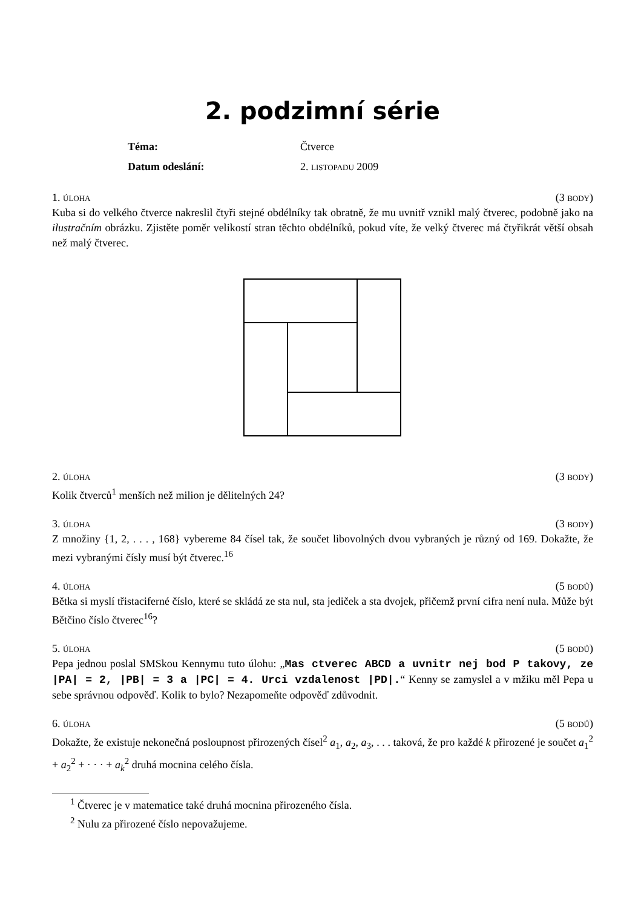2. podzimní série
| Téma: | Čtverce |
| Datum odeslání: | 2. listopadu 2009 |
1. úloha (3 body)
Kuba si do velkého čtverce nakreslil čtyři stejné obdélníky tak obratně, že mu uvnitř vznikl malý čtverec, podobně jako na ilustračním obrázku. Zjistěte poměr velikostí stran těchto obdélníků, pokud víte, že velký čtverec má čtyřikrát větší obsah než malý čtverec.
2. úloha (3 body)
Kolik čtverců<sup>1</sup> menších než milion je dělitelných 24?
3. úloha (3 body)
Z množiny {1, 2, . . . , 168} vybereme 84 čísel tak, že součet libovolných dvou vybraných je různý od 169. Dokažte, že mezi vybranými čísly musí být čtverec.<sup>16</sup>
4. úloha (5 bodů)
Bětka si myslí třistaciferné číslo, které se skládá ze sta nul, sta jediček a sta dvojek, přičemž první cifra není nula. Může být Bětčino číslo čtverec<sup>16</sup>?
5. úloha (5 bodů)
Pepa jednou poslal SMSkou Kennymu tuto úlohu: „Mas ctverec ABCD a uvnitr nej bod P takovy, ze |PA| = 2, |PB| = 3 a |PC| = 4. Urci vzdalenost |PD|.“ Kenny se zamyslel a v mžiku měl Pepa u sebe správnou odpověď. Kolik to bylo? Nezapomeňte odpověď zdůvodnit.
6. úloha (5 bodů)
Dokažte, že existuje nekonečná posloupnost přirozených čísel<sup>2</sup> a<sub>1</sub>, a<sub>2</sub>, a<sub>3</sub>, . . . taková, že pro každé k přirozené je součet a<sub>1</sub><sup>2</sup> + a<sub>2</sub><sup>2</sup> + · · · + a<sub>k</sub><sup>2</sup> druhá mocnina celého čísla.
<sup>1</sup> Čtverec je v matematice také druhá mocnina přirozeného čísla.
<sup>2</sup> Nulu za přirozené číslo nepovažujeme.